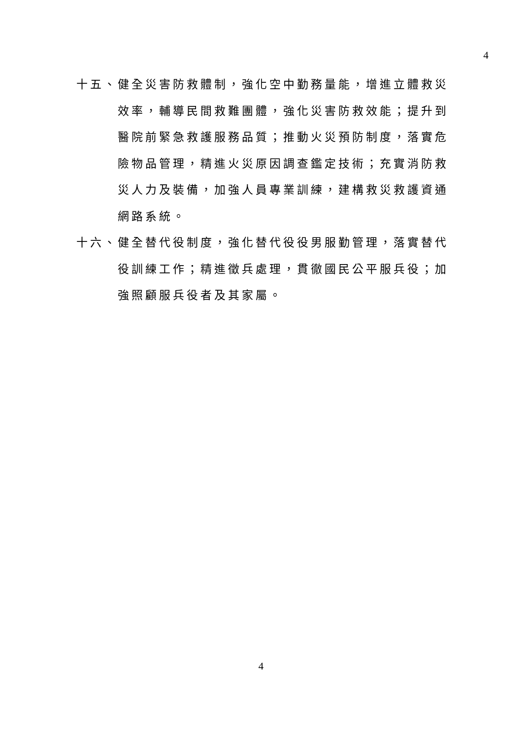4
十五、健全災害防救體制，強化空中勤務量能，增進立體救災效率，輔導民間救難團體，強化災害防救效能；提升到醫院前緊急救護服務品質；推動火災預防制度，落實危險物品管理，精進火災原因調查鑑定技術；充實消防救災人力及裝備，加強人員專業訓練，建構救災救護資通網路系統。
十六、健全替代役制度，強化替代役役男服勤管理，落實替代役訓練工作；精進徵兵處理，貫徹國民公平服兵役；加強照顧服兵役者及其家屬。
4